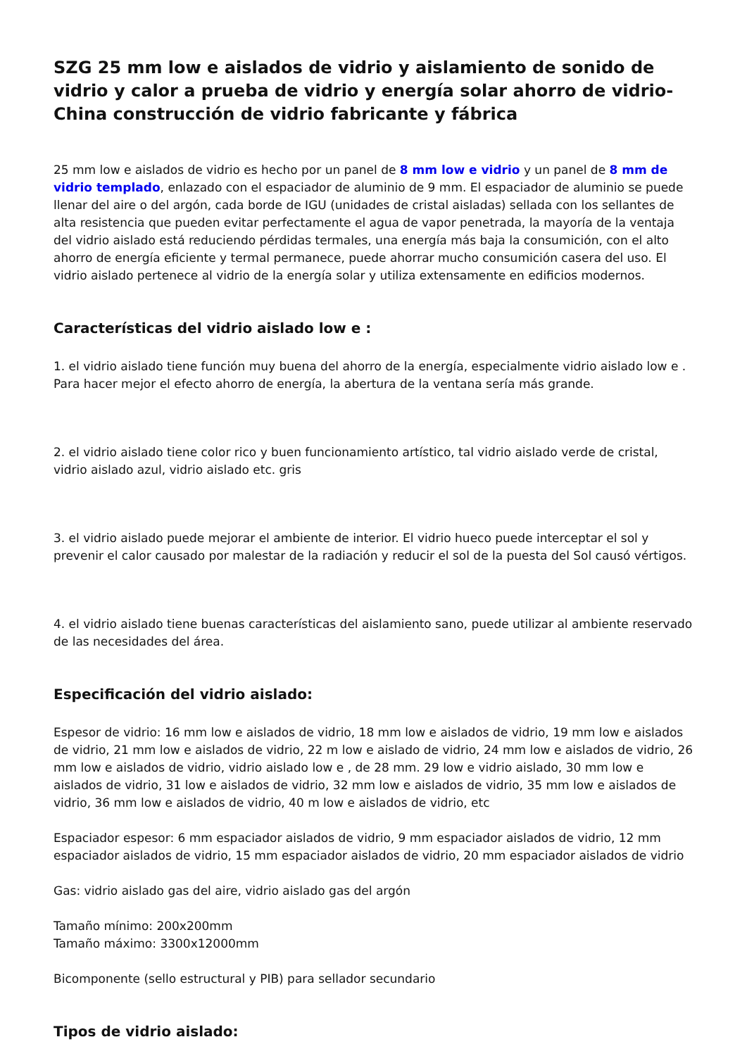SZG 25 mm low e aislados de vidrio y aislamiento de sonido de vidrio y calor a prueba de vidrio y energía solar ahorro de vidrio-China construcción de vidrio fabricante y fábrica
25 mm low e aislados de vidrio es hecho por un panel de 8 mm low e vidrio y un panel de 8 mm de vidrio templado, enlazado con el espaciador de aluminio de 9 mm. El espaciador de aluminio se puede llenar del aire o del argón, cada borde de IGU (unidades de cristal aisladas) sellada con los sellantes de alta resistencia que pueden evitar perfectamente el agua de vapor penetrada, la mayoría de la ventaja del vidrio aislado está reduciendo pérdidas termales, una energía más baja la consumición, con el alto ahorro de energía eficiente y termal permanece, puede ahorrar mucho consumición casera del uso. El vidrio aislado pertenece al vidrio de la energía solar y utiliza extensamente en edificios modernos.
Características del vidrio aislado low e :
1. el vidrio aislado tiene función muy buena del ahorro de la energía, especialmente vidrio aislado low e . Para hacer mejor el efecto ahorro de energía, la abertura de la ventana sería más grande.
2. el vidrio aislado tiene color rico y buen funcionamiento artístico, tal vidrio aislado verde de cristal, vidrio aislado azul, vidrio aislado etc. gris
3. el vidrio aislado puede mejorar el ambiente de interior. El vidrio hueco puede interceptar el sol y prevenir el calor causado por malestar de la radiación y reducir el sol de la puesta del Sol causó vértigos.
4. el vidrio aislado tiene buenas características del aislamiento sano, puede utilizar al ambiente reservado de las necesidades del área.
Especificación del vidrio aislado:
Espesor de vidrio: 16 mm low e aislados de vidrio, 18 mm low e aislados de vidrio, 19 mm low e aislados de vidrio, 21 mm low e aislados de vidrio, 22 m low e aislado de vidrio, 24 mm low e aislados de vidrio, 26 mm low e aislados de vidrio, vidrio aislado low e , de 28 mm. 29 low e vidrio aislado, 30 mm low e aislados de vidrio, 31 low e aislados de vidrio, 32 mm low e aislados de vidrio, 35 mm low e aislados de vidrio, 36 mm low e aislados de vidrio, 40 m low e aislados de vidrio, etc
Espaciador espesor: 6 mm espaciador aislados de vidrio, 9 mm espaciador aislados de vidrio, 12 mm espaciador aislados de vidrio, 15 mm espaciador aislados de vidrio, 20 mm espaciador aislados de vidrio
Gas: vidrio aislado gas del aire, vidrio aislado gas del argón
Tamaño mínimo: 200x200mm
Tamaño máximo: 3300x12000mm
Bicomponente (sello estructural y PIB) para sellador secundario
Tipos de vidrio aislado: